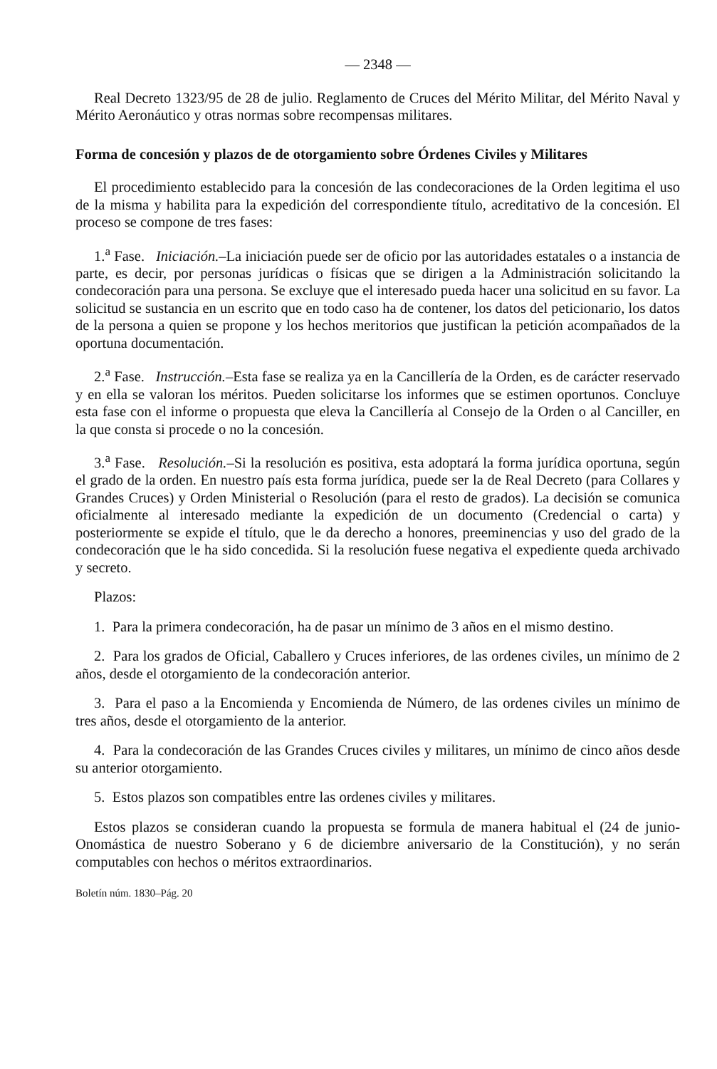— 2348 —
Real Decreto 1323/95 de 28 de julio. Reglamento de Cruces del Mérito Militar, del Mérito Naval y Mérito Aeronáutico y otras normas sobre recompensas militares.
Forma de concesión y plazos de de otorgamiento sobre Órdenes Civiles y Militares
El procedimiento establecido para la concesión de las condecoraciones de la Orden legitima el uso de la misma y habilita para la expedición del correspondiente título, acreditativo de la concesión. El proceso se compone de tres fases:
1.<sup>a</sup> Fase. Iniciación.–La iniciación puede ser de oficio por las autoridades estatales o a instancia de parte, es decir, por personas jurídicas o físicas que se dirigen a la Administración solicitando la condecoración para una persona. Se excluye que el interesado pueda hacer una solicitud en su favor. La solicitud se sustancia en un escrito que en todo caso ha de contener, los datos del peticionario, los datos de la persona a quien se propone y los hechos meritorios que justifican la petición acompañados de la oportuna documentación.
2.<sup>a</sup> Fase. Instrucción.–Esta fase se realiza ya en la Cancillería de la Orden, es de carácter reservado y en ella se valoran los méritos. Pueden solicitarse los informes que se estimen oportunos. Concluye esta fase con el informe o propuesta que eleva la Cancillería al Consejo de la Orden o al Canciller, en la que consta si procede o no la concesión.
3.<sup>a</sup> Fase. Resolución.–Si la resolución es positiva, esta adoptará la forma jurídica oportuna, según el grado de la orden. En nuestro país esta forma jurídica, puede ser la de Real Decreto (para Collares y Grandes Cruces) y Orden Ministerial o Resolución (para el resto de grados). La decisión se comunica oficialmente al interesado mediante la expedición de un documento (Credencial o carta) y posteriormente se expide el título, que le da derecho a honores, preeminencias y uso del grado de la condecoración que le ha sido concedida. Si la resolución fuese negativa el expediente queda archivado y secreto.
Plazos:
1. Para la primera condecoración, ha de pasar un mínimo de 3 años en el mismo destino.
2. Para los grados de Oficial, Caballero y Cruces inferiores, de las ordenes civiles, un mínimo de 2 años, desde el otorgamiento de la condecoración anterior.
3. Para el paso a la Encomienda y Encomienda de Número, de las ordenes civiles un mínimo de tres años, desde el otorgamiento de la anterior.
4. Para la condecoración de las Grandes Cruces civiles y militares, un mínimo de cinco años desde su anterior otorgamiento.
5. Estos plazos son compatibles entre las ordenes civiles y militares.
Estos plazos se consideran cuando la propuesta se formula de manera habitual el (24 de junio-Onomástica de nuestro Soberano y 6 de diciembre aniversario de la Constitución), y no serán computables con hechos o méritos extraordinarios.
Boletín núm. 1830–Pág. 20